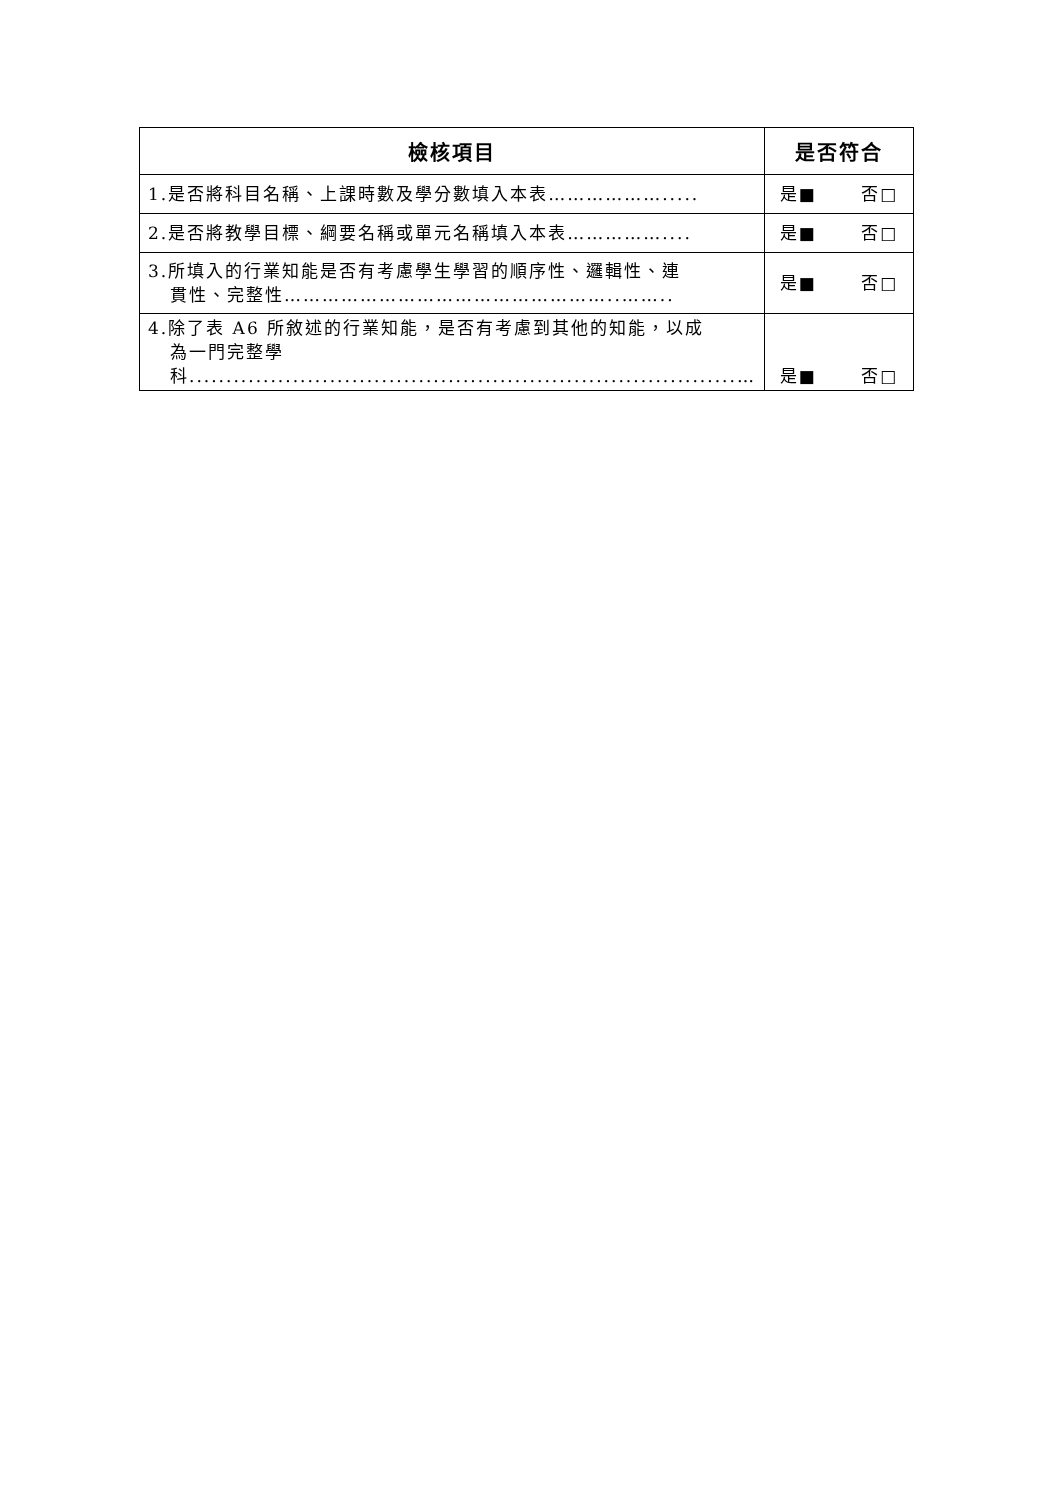| 檢核項目 | 是否符合 |
| --- | --- |
| 1.是否將科目名稱、上課時數及學分數填入本表………………..... | 是■ 否□ |
| 2.是否將教學目標、綱要名稱或單元名稱填入本表…………….... | 是■ 否□ |
| 3.所填入的行業知能是否有考慮學生學習的順序性、邏輯性、連 貫性、完整性……………………………………………..…….. | 是■ 否□ |
| 4.除了表 A6 所敘述的行業知能，是否有考慮到其他的知能，以成 為一門完整學科..........................................................................… | 是■ 否□ |